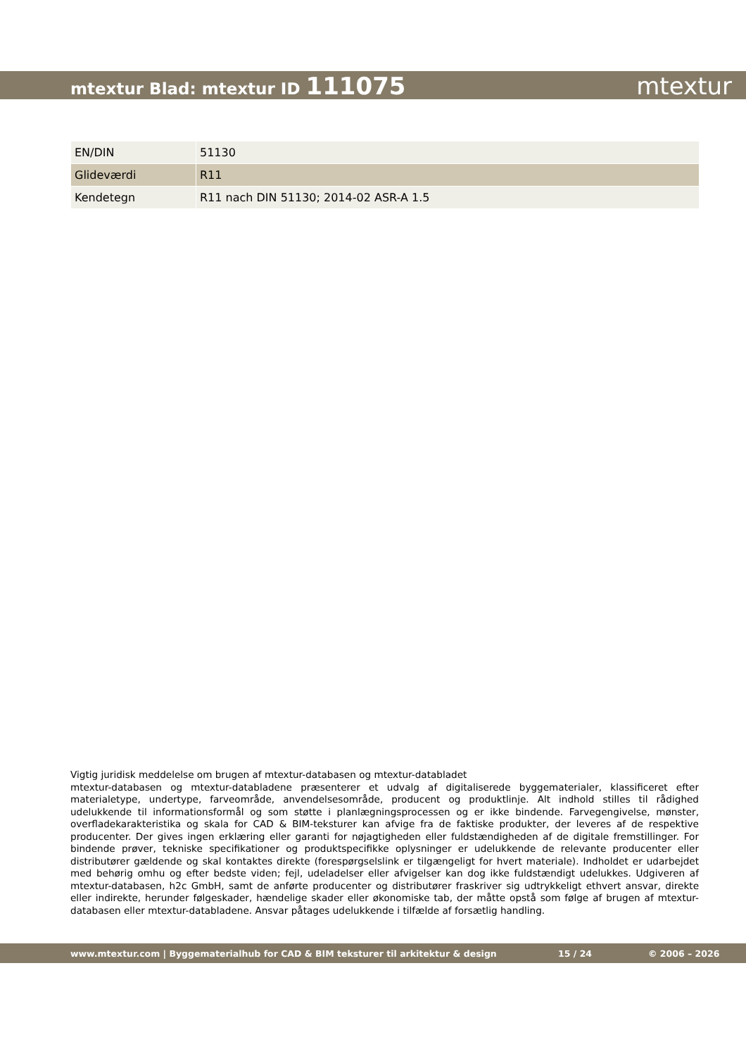mtextur Blad: mtextur ID 111075 mtextur
| EN/DIN | 51130 |
| Glideværdi | R11 |
| Kendetegn | R11 nach DIN 51130; 2014-02 ASR-A 1.5 |
Vigtig juridisk meddelelse om brugen af mtextur-databasen og mtextur-databladet
mtextur-databasen og mtextur-databladene præsenterer et udvalg af digitaliserede byggematerialer, klassificeret efter materialetype, undertype, farveområde, anvendelsesområde, producent og produktlinje. Alt indhold stilles til rådighed udelukkende til informationsformål og som støtte i planlægningsprocessen og er ikke bindende. Farvegengivelse, mønster, overfladekarakteristika og skala for CAD & BIM-teksturer kan afvige fra de faktiske produkter, der leveres af de respektive producenter. Der gives ingen erklæring eller garanti for nøjagtigheden eller fuldstændigheden af de digitale fremstillinger. For bindende prøver, tekniske specifikationer og produktspecifikke oplysninger er udelukkende de relevante producenter eller distributører gældende og skal kontaktes direkte (forespørgselslink er tilgængeligt for hvert materiale). Indholdet er udarbejdet med behørig omhu og efter bedste viden; fejl, udeladelser eller afvigelser kan dog ikke fuldstændigt udelukkes. Udgiveren af mtextur-databasen, h2c GmbH, samt de anførte producenter og distributører fraskriver sig udtrykkeligt ethvert ansvar, direkte eller indirekte, herunder følgeskader, hændelige skader eller økonomiske tab, der måtte opstå som følge af brugen af mtextur-databasen eller mtextur-databladene. Ansvar påtages udelukkende i tilfælde af forsætlig handling.
www.mtextur.com | Byggematerialhub for CAD & BIM teksturer til arkitektur & design 15 / 24 © 2006 – 2026